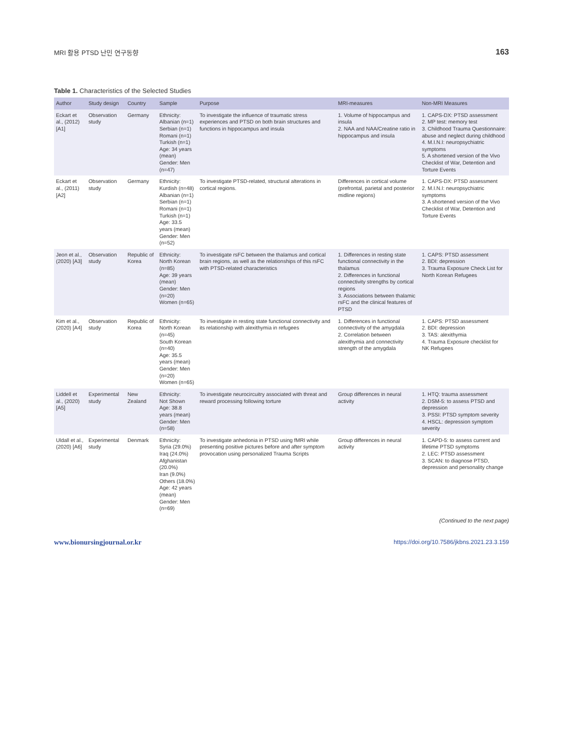MRI 활용 PTSD 난민 연구동향 163
Table 1. Characteristics of the Selected Studies
| Author | Study design | Country | Sample | Purpose | MRI-measures | Non-MRI Measures |
| --- | --- | --- | --- | --- | --- | --- |
| Eckart et al., (2012) [A1] | Observation study | Germany | Ethnicity: Albanian (n=1) Serbian (n=1) Romani (n=1) Turkish (n=1) Age: 34 years (mean) Gender: Men (n=47) | To investigate the influence of traumatic stress experiences and PTSD on both brain structures and functions in hippocampus and insula | 1. Volume of hippocampus and insula 2. NAA and NAA/Creatine ratio in hippocampus and insula | 1. CAPS-DX: PTSD assessment 2. MP test: memory test 3. Childhood Trauma Questionnaire: abuse and neglect during childhood 4. M.I.N.I: neuropsychiatric symptoms 5. A shortened version of the Vivo Checklist of War, Detention and Torture Events |
| Eckart et al., (2011) [A2] | Observation study | Germany | Ethnicity: Kurdish (n=48) Albanian (n=1) Serbian (n=1) Romani (n=1) Turkish (n=1) Age: 33.5 years (mean) Gender: Men (n=52) | To investigate PTSD-related, structural alterations in cortical regions. | Differences in cortical volume (prefrontal, parietal and posterior midline regions) | 1. CAPS-DX: PTSD assessment 2. M.I.N.I: neuropsychiatric symptoms 3. A shortened version of the Vivo Checklist of War, Detention and Torture Events |
| Jeon et al., (2020) [A3] | Observation study | Republic of Korea | Ethnicity: North Korean (n=85) Age: 39 years (mean) Gender: Men (n=20) Women (n=65) | To investigate rsFC between the thalamus and cortical brain regions, as well as the relationships of this rsFC with PTSD-related characteristics | 1. Differences in resting state functional connectivity in the thalamus 2. Differences in functional connectivity strengths by cortical regions 3. Associations between thalamic rsFC and the clinical features of PTSD | 1. CAPS: PTSD assessment 2. BDI: depression 3. Trauma Exposure Check List for North Korean Refugees |
| Kim et al., (2020) [A4] | Observation study | Republic of Korea | Ethnicity: North Korean (n=45) South Korean (n=40) Age: 35.5 years (mean) Gender: Men (n=20) Women (n=65) | To investigate in resting state functional connectivity and its relationship with alexithymia in refugees | 1. Differences in functional connectivity of the amygdala 2. Correlation between alexithymia and connectivity strength of the amygdala | 1. CAPS: PTSD assessment 2. BDI: depression 3. TAS: alexithymia 4. Trauma Exposure checklist for NK Refugees |
| Liddell et al., (2020) [A5] | Experimental study | New Zealand | Ethnicity: Not Shown Age: 38.8 years (mean) Gender: Men (n=58) | To investigate neurocircuitry associated with threat and reward processing following torture | Group differences in neural activity | 1. HTQ: trauma assessment 2. DSM-5: to assess PTSD and depression 3. PSSI: PTSD symptom severity 4. HSCL: depression symptom severity |
| Uldall et al., (2020) [A6] | Experimental study | Denmark | Ethnicity: Syria (29.0%) Iraq (24.0%) Afghanistan (20.0%) Iran (9.0%) Others (18.0%) Age: 42 years (mean) Gender: Men (n=69) | To investigate anhedonia in PTSD using fMRI while presenting positive pictures before and after symptom provocation using personalized Trauma Scripts | Group differences in neural activity | 1. CAPD-5: to assess current and lifetime PTSD symptoms 2. LEC: PTSD assessment 3. SCAN: to diagnose PTSD, depression and personality change |
(Continued to the next page)
www.bionursingjournal.or.kr https://doi.org/10.7586/jkbns.2021.23.3.159